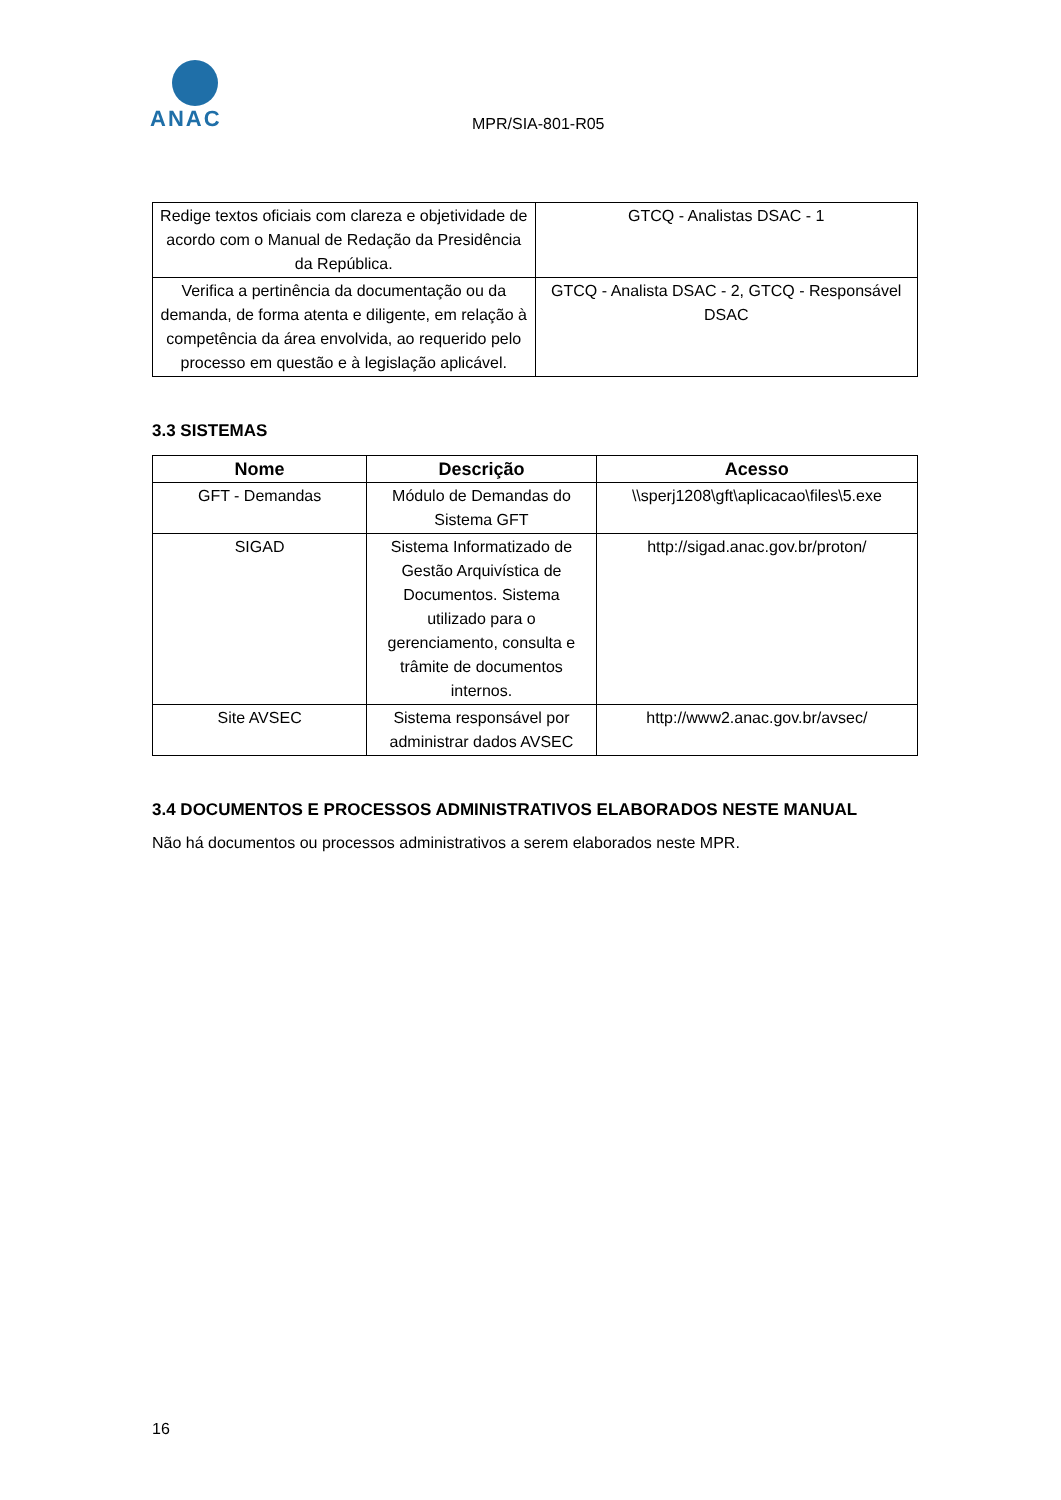ANAC
MPR/SIA-801-R05
| Redige textos oficiais com clareza e objetividade de acordo com o Manual de Redação da Presidência da República. | GTCQ - Analistas DSAC - 1 |
| Verifica a pertinência da documentação ou da demanda, de forma atenta e diligente, em relação à competência da área envolvida, ao requerido pelo processo em questão e à legislação aplicável. | GTCQ - Analista DSAC - 2, GTCQ - Responsável DSAC |
3.3 SISTEMAS
| Nome | Descrição | Acesso |
| --- | --- | --- |
| GFT - Demandas | Módulo de Demandas do Sistema GFT | \\sperj1208\gft\aplicacao\files\5.exe |
| SIGAD | Sistema Informatizado de Gestão Arquivística de Documentos. Sistema utilizado para o gerenciamento, consulta e trâmite de documentos internos. | http://sigad.anac.gov.br/proton/ |
| Site AVSEC | Sistema responsável por administrar dados AVSEC | http://www2.anac.gov.br/avsec/ |
3.4 DOCUMENTOS E PROCESSOS ADMINISTRATIVOS ELABORADOS NESTE MANUAL
Não há documentos ou processos administrativos a serem elaborados neste MPR.
16